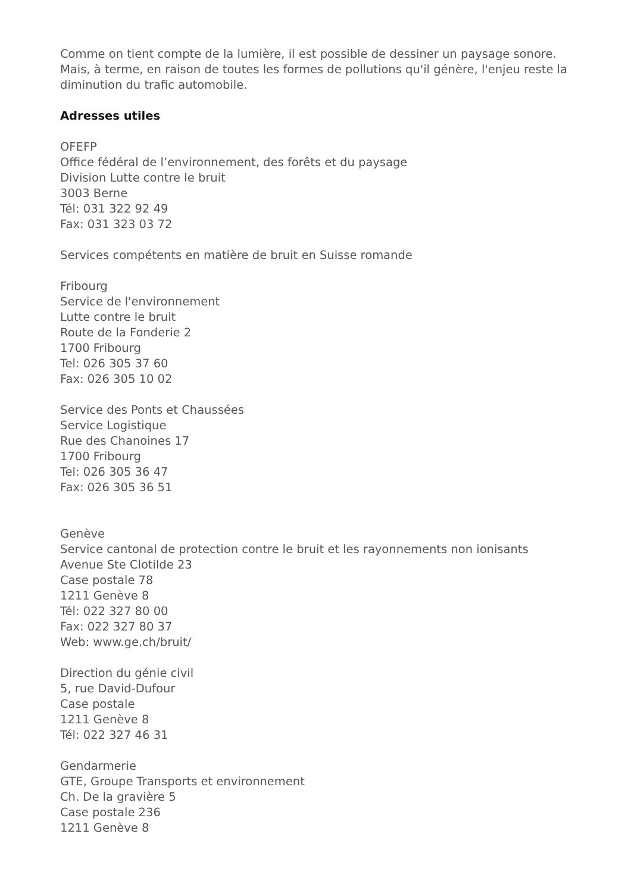Comme on tient compte de la lumière, il est possible de dessiner un paysage sonore. Mais, à terme, en raison de toutes les formes de pollutions qu'il génère, l'enjeu reste la diminution du trafic automobile.
Adresses utiles
OFEFP
Office fédéral de l’environnement, des forêts et du paysage
Division Lutte contre le bruit
3003 Berne
Tél: 031 322 92 49
Fax: 031 323 03 72
Services compétents en matière de bruit en Suisse romande
Fribourg
Service de l'environnement
Lutte contre le bruit
Route de la Fonderie 2
1700 Fribourg
Tel: 026 305 37 60
Fax: 026 305 10 02
Service des Ponts et Chaussées
Service Logistique
Rue des Chanoines 17
1700 Fribourg
Tel: 026 305 36 47
Fax: 026 305 36 51
Genève
Service cantonal de protection contre le bruit et les rayonnements non ionisants
Avenue Ste Clotilde 23
Case postale 78
1211 Genève 8
Tél: 022 327 80 00
Fax: 022 327 80 37
Web: www.ge.ch/bruit/
Direction du génie civil
5, rue David-Dufour
Case postale
1211 Genève 8
Tél: 022 327 46 31
Gendarmerie
GTE, Groupe Transports et environnement
Ch. De la gravière 5
Case postale 236
1211 Genève 8